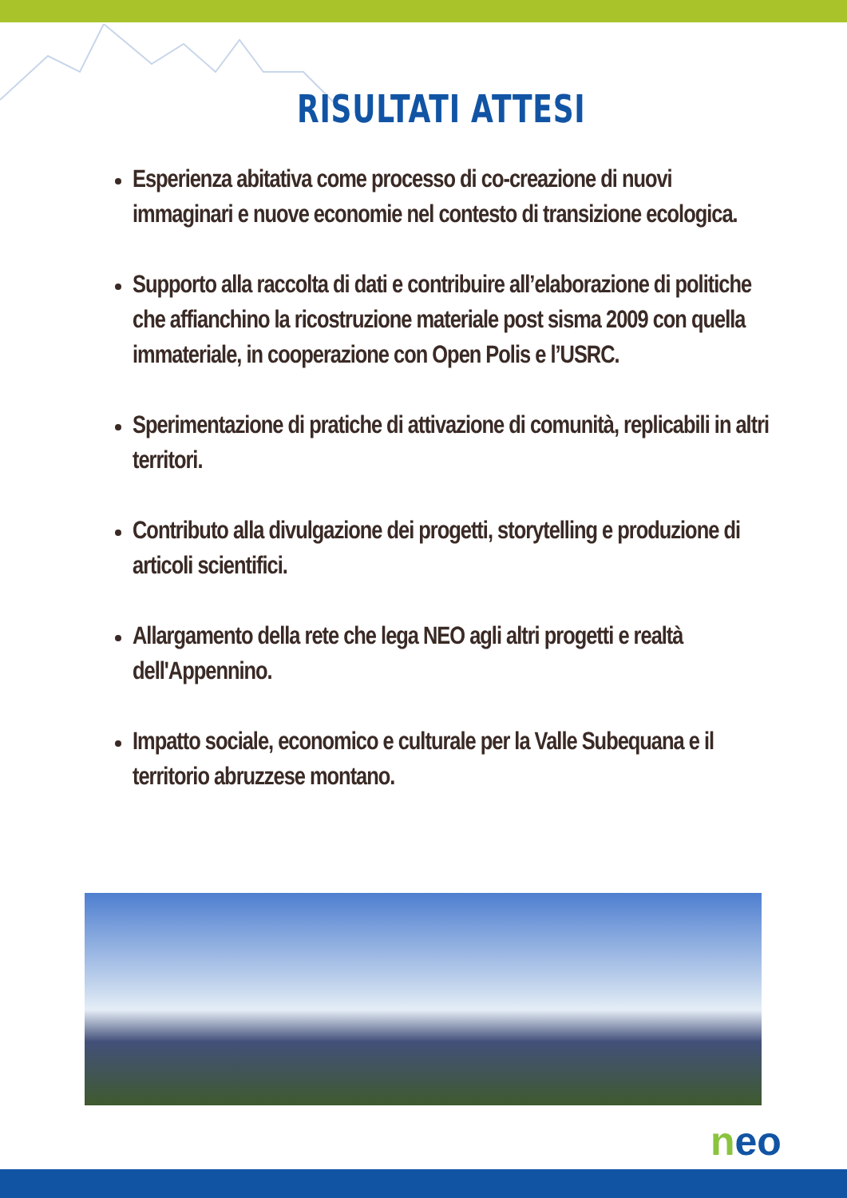RISULTATI ATTESI
Esperienza abitativa come processo di co-creazione di nuovi immaginari e nuove economie nel contesto di transizione ecologica.
Supporto alla raccolta di dati e contribuire all’elaborazione di politiche che affianchino la ricostruzione materiale post sisma 2009 con quella immateriale, in cooperazione con Open Polis e l’USRC.
Sperimentazione di pratiche di attivazione di comunità, replicabili in altri territori.
Contributo alla divulgazione dei progetti, storytelling e produzione di articoli scientifici.
Allargamento della rete che lega NEO agli altri progetti e realtà dell'Appennino.
Impatto sociale, economico e culturale per la Valle Subequana e il territorio abruzzese montano.
neo